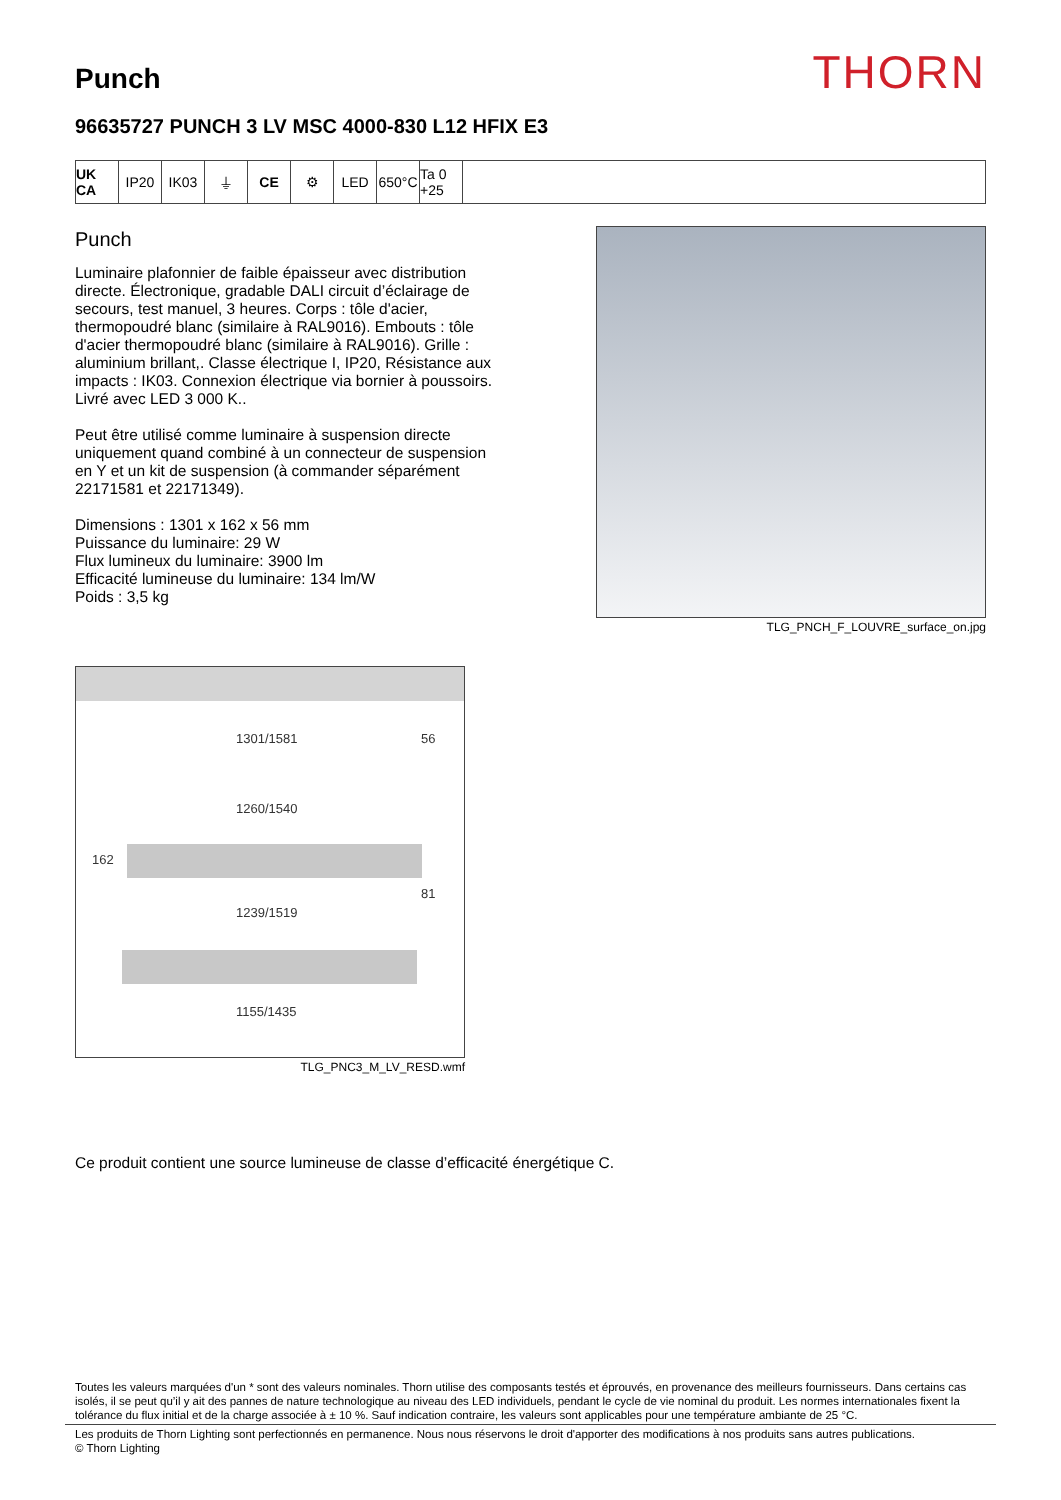Punch
THORN
96635727 PUNCH 3 LV MSC 4000-830 L12 HFIX E3
UK CA IP20 IK03 ⏚ CE ⚙ LED 650°C Ta 0 +25
Punch
Luminaire plafonnier de faible épaisseur avec distribution directe. Électronique, gradable DALI circuit d’éclairage de secours, test manuel, 3 heures. Corps : tôle d'acier, thermopoudré blanc (similaire à RAL9016). Embouts : tôle d'acier thermopoudré blanc (similaire à RAL9016). Grille : aluminium brillant,. Classe électrique I, IP20, Résistance aux impacts : IK03. Connexion électrique via bornier à poussoirs. Livré avec LED 3 000 K..
Peut être utilisé comme luminaire à suspension directe uniquement quand combiné à un connecteur de suspension en Y et un kit de suspension (à commander séparément 22171581 et 22171349).
Dimensions : 1301 x 162 x 56 mm
Puissance du luminaire: 29 W
Flux lumineux du luminaire: 3900 lm
Efficacité lumineuse du luminaire: 134 lm/W
Poids : 3,5 kg
TLG_PNCH_F_LOUVRE_surface_on.jpg
1301/1581 56
1260/1540
162
81
1239/1519
1155/1435
TLG_PNC3_M_LV_RESD.wmf
Ce produit contient une source lumineuse de classe d’efficacité énergétique C.
Toutes les valeurs marquées d'un * sont des valeurs nominales. Thorn utilise des composants testés et éprouvés, en provenance des meilleurs fournisseurs. Dans certains cas isolés, il se peut qu’il y ait des pannes de nature technologique au niveau des LED individuels, pendant le cycle de vie nominal du produit. Les normes internationales fixent la tolérance du flux initial et de la charge associée à ± 10 %. Sauf indication contraire, les valeurs sont applicables pour une température ambiante de 25 °C.
Les produits de Thorn Lighting sont perfectionnés en permanence. Nous nous réservons le droit d'apporter des modifications à nos produits sans autres publications.
© Thorn Lighting